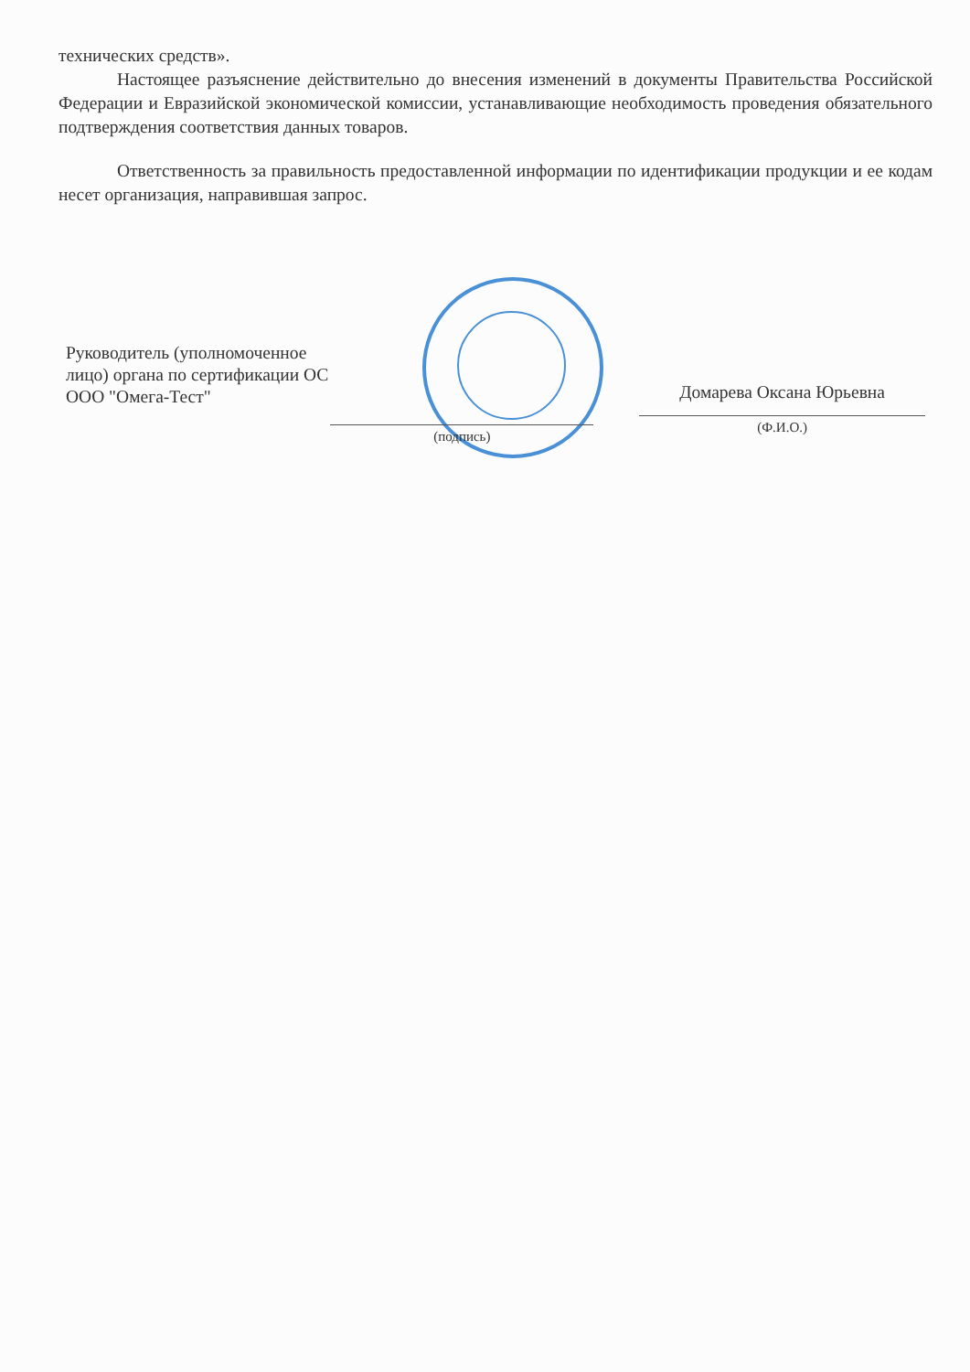технических средств».
Настоящее разъяснение действительно до внесения изменений в документы Правительства Российской Федерации и Евразийской экономической комиссии, устанавливающие необходимость проведения обязательного подтверждения соответствия данных товаров.
Ответственность за правильность предоставленной информации по идентификации продукции и ее кодам несет организация, направившая запрос.
Руководитель (уполномоченное лицо) органа по сертификации ОС ООО "Омега-Тест"
(подпись)
Домарева Оксана Юрьевна
(Ф.И.О.)